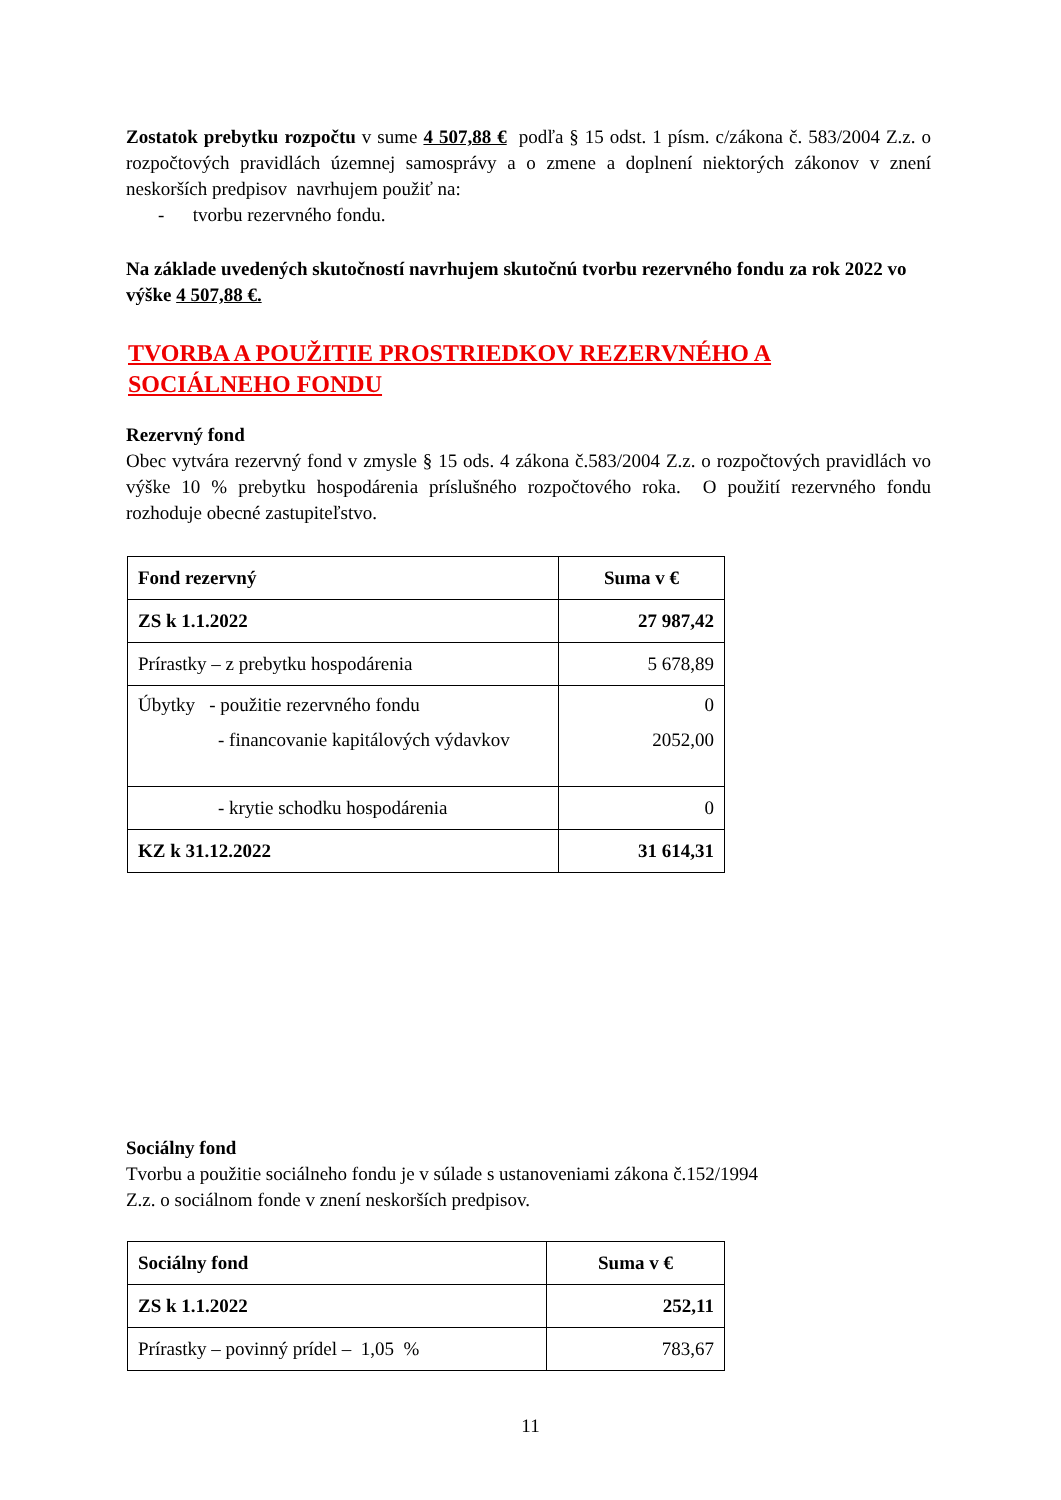Zostatok prebytku rozpočtu v sume 4 507,88 € podľa § 15 odst. 1 písm. c/zákona č. 583/2004 Z.z. o rozpočtových pravidlách územnej samosprávy a o zmene a doplnení niektorých zákonov v znení neskorších predpisov navrhujem použiť na:
- tvorbu rezervného fondu.
Na základe uvedených skutočností navrhujem skutočnú tvorbu rezervného fondu za rok 2022 vo výške 4 507,88 €.
TVORBA A POUŽITIE PROSTRIEDKOV REZERVNÉHO A SOCIÁLNEHO FONDU
Rezervný fond
Obec vytvára rezervný fond v zmysle § 15 ods. 4 zákona č.583/2004 Z.z. o rozpočtových pravidlách vo výške 10 % prebytku hospodárenia príslušného rozpočtového roka. O použití rezervného fondu rozhoduje obecné zastupiteľstvo.
| Fond rezervný | Suma v € |
| ZS k 1.1.2022 | 27 987,42 |
| Prírastky – z prebytku hospodárenia | 5 678,89 |
| Úbytky - použitie rezervného fondu - financovanie kapitálových výdavkov | 0 2052,00 |
| - krytie schodku hospodárenia | 0 |
| KZ k 31.12.2022 | 31 614,31 |
Sociálny fond
Tvorbu a použitie sociálneho fondu je v súlade s ustanoveniami zákona č.152/1994
Z.z. o sociálnom fonde v znení neskorších predpisov.
| Sociálny fond | Suma v € |
| ZS k 1.1.2022 | 252,11 |
| Prírastky – povinný prídel – 1,05 % | 783,67 |
11